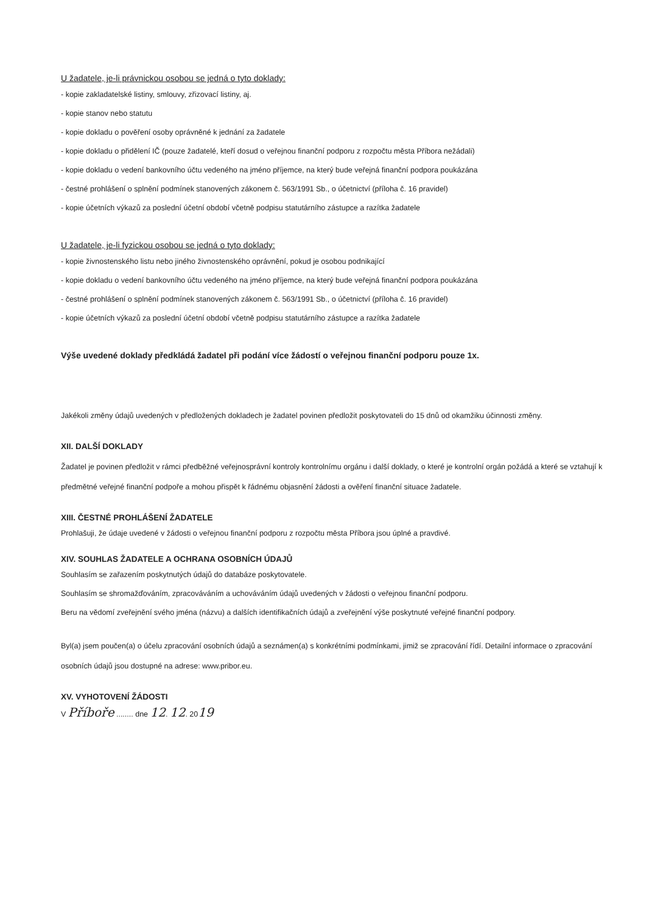U žadatele, je-li právnickou osobou se jedná o tyto doklady:
- kopie zakladatelské listiny, smlouvy, zřizovací listiny, aj.
- kopie stanov nebo statutu
- kopie dokladu o pověření osoby oprávněné k jednání za žadatele
- kopie dokladu o přidělení IČ (pouze žadatelé, kteří dosud o veřejnou finanční podporu z rozpočtu města Příbora nežádali)
- kopie dokladu o vedení bankovního účtu vedeného na jméno příjemce, na který bude veřejná finanční podpora poukázána
- čestné prohlášení o splnění podmínek stanovených zákonem č. 563/1991 Sb., o účetnictví (příloha č. 16 pravidel)
- kopie účetních výkazů za poslední účetní období včetně podpisu statutárního zástupce a razítka žadatele
U žadatele, je-li fyzickou osobou se jedná o tyto doklady:
- kopie živnostenského listu nebo jiného živnostenského oprávnění, pokud je osobou podnikající
- kopie dokladu o vedení bankovního účtu vedeného na jméno příjemce, na který bude veřejná finanční podpora poukázána
- čestné prohlášení o splnění podmínek stanovených zákonem č. 563/1991 Sb., o účetnictví (příloha č. 16 pravidel)
- kopie účetních výkazů za poslední účetní období včetně podpisu statutárního zástupce a razítka žadatele
Výše uvedené doklady předkládá žadatel při podání více žádostí o veřejnou finanční podporu pouze 1x.
Jakékoli změny údajů uvedených v předložených dokladech je žadatel povinen předložit poskytovateli do 15 dnů od okamžiku účinnosti změny.
XII. DALŠÍ DOKLADY
Žadatel je povinen předložit v rámci předběžné veřejnosprávní kontroly kontrolnímu orgánu i další doklady, o které je kontrolní orgán požádá a které se vztahují k předmětné veřejné finanční podpoře a mohou přispět k řádnému objasnění žádosti a ověření finanční situace žadatele.
XIII. ČESTNÉ PROHLÁŠENÍ ŽADATELE
Prohlašuji, že údaje uvedené v žádosti o veřejnou finanční podporu z rozpočtu města Příbora jsou úplné a pravdivé.
XIV. SOUHLAS ŽADATELE A OCHRANA OSOBNÍCH ÚDAJŮ
Souhlasím se zařazením poskytnutých údajů do databáze poskytovatele.
Souhlasím se shromažďováním, zpracováváním a uchováváním údajů uvedených v žádosti o veřejnou finanční podporu.
Beru na vědomí zveřejnění svého jména (názvu) a dalších identifikačních údajů a zveřejnění výše poskytnuté veřejné finanční podpory.
Byl(a) jsem poučen(a) o účelu zpracování osobních údajů a seznámen(a) s konkrétními podmínkami, jimiž se zpracování řídí. Detailní informace o zpracování osobních údajů jsou dostupné na adrese: www.pribor.eu.
XV. VYHOTOVENÍ ŽÁDOSTI
V Příboře ........ dne 12. 12. 2019